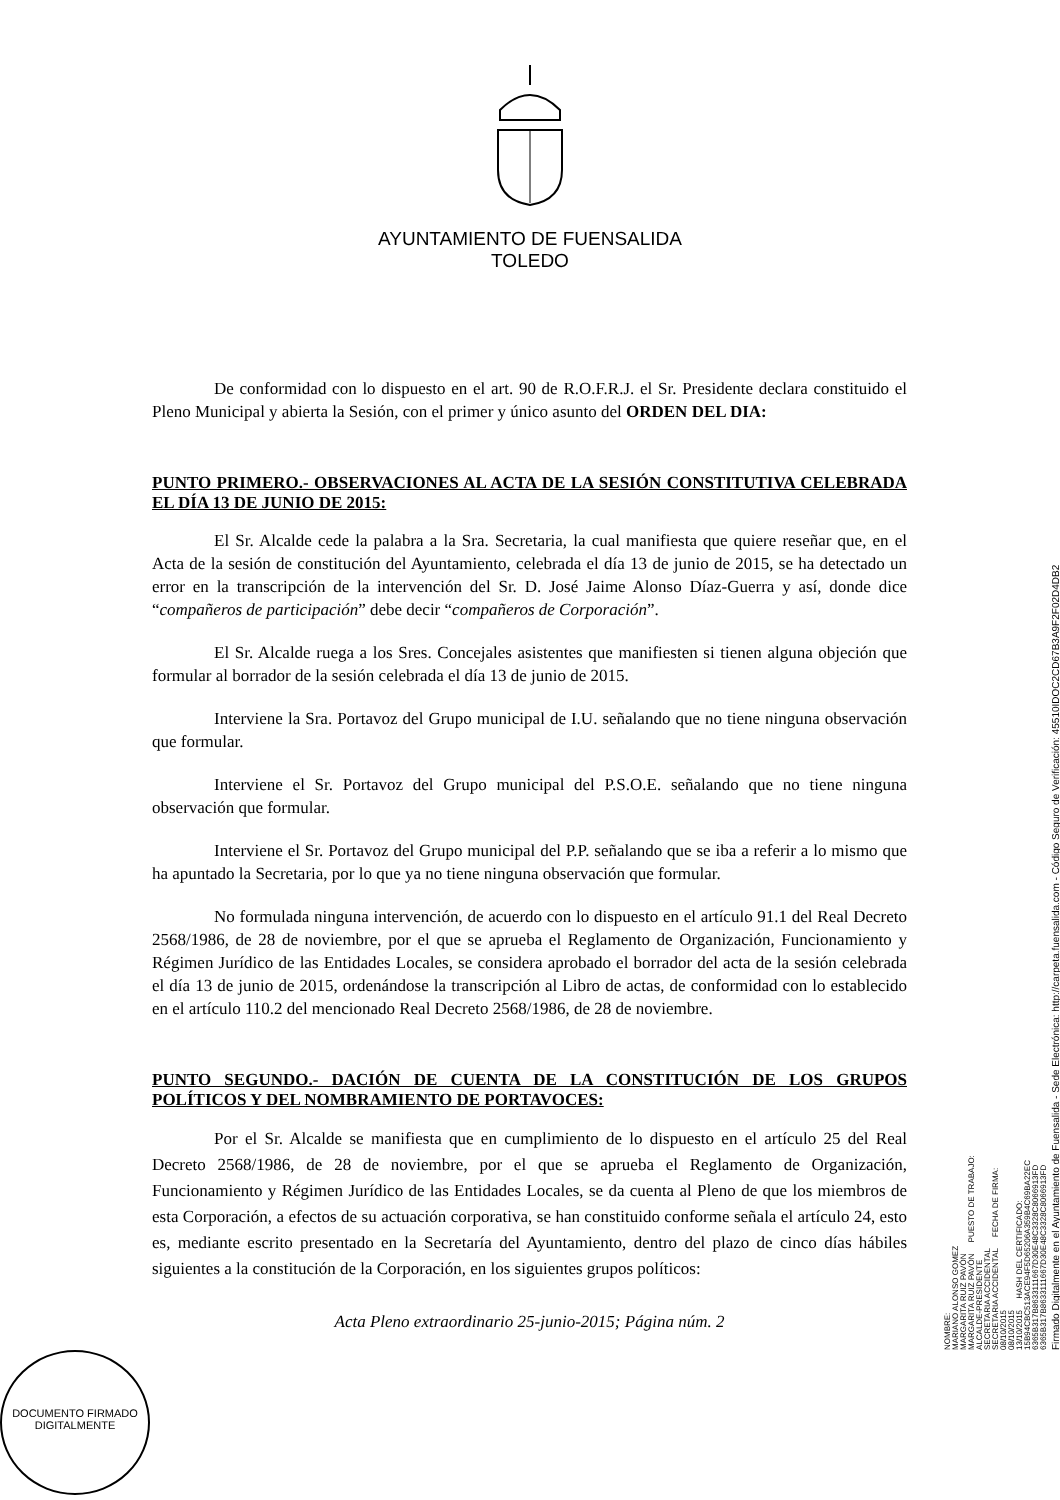AYUNTAMIENTO DE FUENSALIDA
TOLEDO
De conformidad con lo dispuesto en el art. 90 de R.O.F.R.J. el Sr. Presidente declara constituido el Pleno Municipal y abierta la Sesión, con el primer y único asunto del ORDEN DEL DIA:
PUNTO PRIMERO.- OBSERVACIONES AL ACTA DE LA SESIÓN CONSTITUTIVA CELEBRADA EL DÍA 13 DE JUNIO DE 2015:
El Sr. Alcalde cede la palabra a la Sra. Secretaria, la cual manifiesta que quiere reseñar que, en el Acta de la sesión de constitución del Ayuntamiento, celebrada el día 13 de junio de 2015, se ha detectado un error en la transcripción de la intervención del Sr. D. José Jaime Alonso Díaz-Guerra y así, donde dice “compañeros de participación” debe decir “compañeros de Corporación”.
El Sr. Alcalde ruega a los Sres. Concejales asistentes que manifiesten si tienen alguna objeción que formular al borrador de la sesión celebrada el día 13 de junio de 2015.
Interviene la Sra. Portavoz del Grupo municipal de I.U. señalando que no tiene ninguna observación que formular.
Interviene el Sr. Portavoz del Grupo municipal del P.S.O.E. señalando que no tiene ninguna observación que formular.
Interviene el Sr. Portavoz del Grupo municipal del P.P. señalando que se iba a referir a lo mismo que ha apuntado la Secretaria, por lo que ya no tiene ninguna observación que formular.
No formulada ninguna intervención, de acuerdo con lo dispuesto en el artículo 91.1 del Real Decreto 2568/1986, de 28 de noviembre, por el que se aprueba el Reglamento de Organización, Funcionamiento y Régimen Jurídico de las Entidades Locales, se considera aprobado el borrador del acta de la sesión celebrada el día 13 de junio de 2015, ordenándose la transcripción al Libro de actas, de conformidad con lo establecido en el artículo 110.2 del mencionado Real Decreto 2568/1986, de 28 de noviembre.
PUNTO SEGUNDO.- DACIÓN DE CUENTA DE LA CONSTITUCIÓN DE LOS GRUPOS POLÍTICOS Y DEL NOMBRAMIENTO DE PORTAVOCES:
Por el Sr. Alcalde se manifiesta que en cumplimiento de lo dispuesto en el artículo 25 del Real Decreto 2568/1986, de 28 de noviembre, por el que se aprueba el Reglamento de Organización, Funcionamiento y Régimen Jurídico de las Entidades Locales, se da cuenta al Pleno de que los miembros de esta Corporación, a efectos de su actuación corporativa, se han constituido conforme señala el artículo 24, esto es, mediante escrito presentado en la Secretaría del Ayuntamiento, dentro del plazo de cinco días hábiles siguientes a la constitución de la Corporación, en los siguientes grupos políticos:
Acta Pleno extraordinario 25-junio-2015; Página núm. 2
DOCUMENTO FIRMADO DIGITALMENTE
Firmado Digitalmente en el Ayuntamiento de Fuensalida - Sede Electrónica: http://carpeta.fuensalida.com - Código Seguro de Verificación: 45510IDOC2CD67B3A9F2F02D4DB2
NOMBRE:
MARIANO ALONSO GOMEZ
MARGARITA RUIZ PAVÓN
MARGARITA RUIZ PAVÓN PUESTO DE TRABAJO:
ALCALDE-PRESIDENTE
SECRETARIA ACCIDENTAL
SECRETARIA ACCIDENTAL FECHA DE FIRMA:
08/10/2015
08/10/2015
13/10/2015 HASH DEL CERTIFICADO:
15B94CBC513ACE94F5D65206A359B4C69BA22EC
6365B317B8633111667D30E48C3328C8066913FD
6365B317B8633111667D30E48C3328C8066913FD